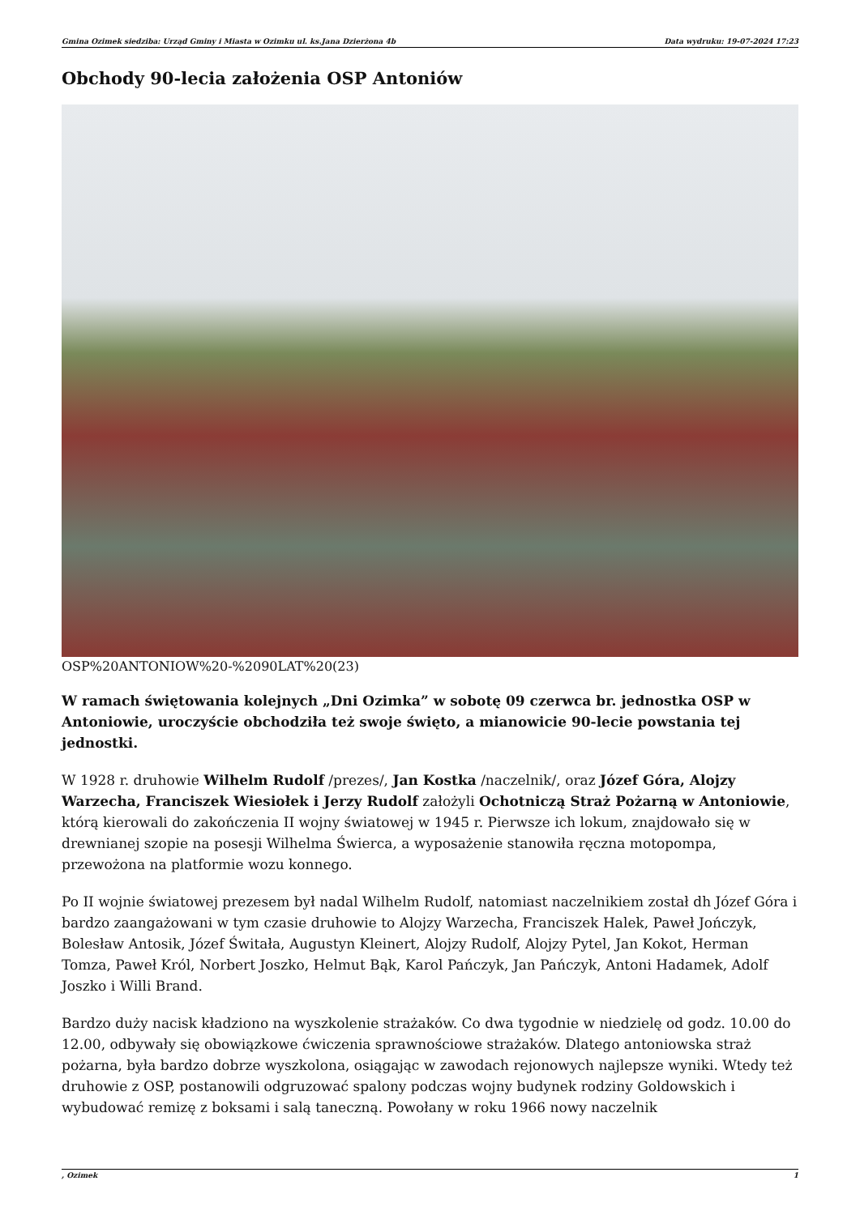Gmina Ozimek siedziba: Urząd Gminy i Miasta w Ozimku ul. ks.Jana Dzierżona 4b Data wydruku: 19-07-2024 17:23
Obchody 90-lecia założenia OSP Antoniów
OSP%20ANTONIOW%20-%2090LAT%20(23)
W ramach świętowania kolejnych „Dni Ozimka” w sobotę 09 czerwca br. jednostka OSP w Antoniowie, uroczyście obchodziła też swoje święto, a mianowicie 90-lecie powstania tej jednostki.
W 1928 r. druhowie Wilhelm Rudolf /prezes/, Jan Kostka /naczelnik/, oraz Józef Góra, Alojzy Warzecha, Franciszek Wiesiołek i Jerzy Rudolf założyli Ochotniczą Straż Pożarną w Antoniowie, którą kierowali do zakończenia II wojny światowej w 1945 r. Pierwsze ich lokum, znajdowało się w drewnianej szopie na posesji Wilhelma Świerca, a wyposażenie stanowiła ręczna motopompa, przewożona na platformie wozu konnego.
Po II wojnie światowej prezesem był nadal Wilhelm Rudolf, natomiast naczelnikiem został dh Józef Góra i bardzo zaangażowani w tym czasie druhowie to Alojzy Warzecha, Franciszek Halek, Paweł Jończyk, Bolesław Antosik, Józef Świtała, Augustyn Kleinert, Alojzy Rudolf, Alojzy Pytel, Jan Kokot, Herman Tomza, Paweł Król, Norbert Joszko, Helmut Bąk, Karol Pańczyk, Jan Pańczyk, Antoni Hadamek, Adolf Joszko i Willi Brand.
Bardzo duży nacisk kładziono na wyszkolenie strażaków. Co dwa tygodnie w niedzielę od godz. 10.00 do 12.00, odbywały się obowiązkowe ćwiczenia sprawnościowe strażaków. Dlatego antoniowska straż pożarna, była bardzo dobrze wyszkolona, osiągając w zawodach rejonowych najlepsze wyniki. Wtedy też druhowie z OSP, postanowili odgruzować spalony podczas wojny budynek rodziny Goldowskich i wybudować remizę z boksami i salą taneczną. Powołany w roku 1966 nowy naczelnik
, Ozimek 1